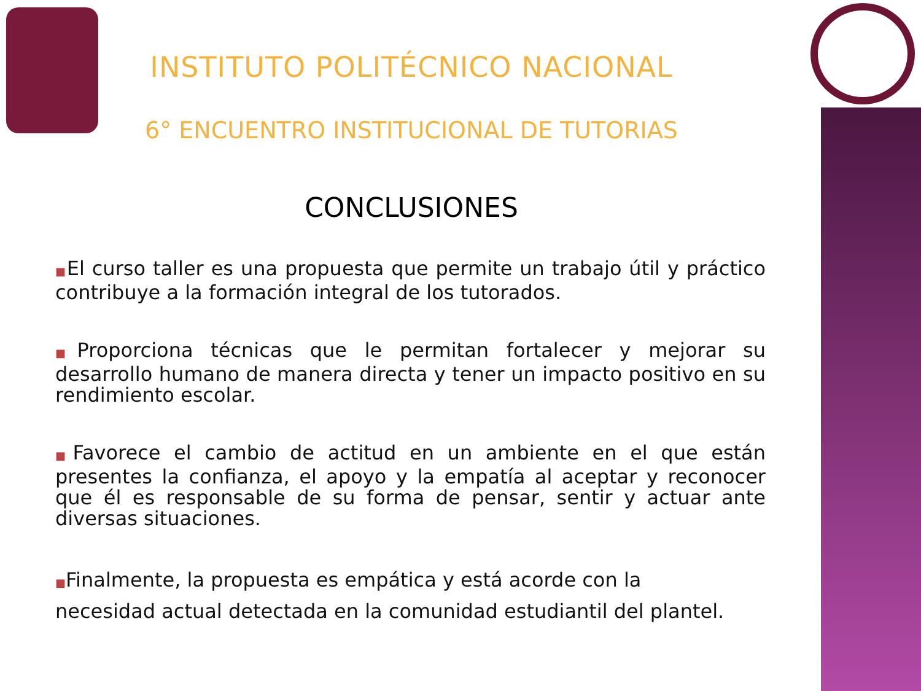INSTITUTO POLITÉCNICO NACIONAL
6° ENCUENTRO INSTITUCIONAL DE TUTORIAS
CONCLUSIONES
■El curso taller es una propuesta que permite un trabajo útil y práctico contribuye a la formación integral de los tutorados.
■Proporciona técnicas que le permitan fortalecer y mejorar su desarrollo humano de manera directa y tener un impacto positivo en su rendimiento escolar.
■Favorece el cambio de actitud en un ambiente en el que están presentes la confianza, el apoyo y la empatía al aceptar y reconocer que él es responsable de su forma de pensar, sentir y actuar ante diversas situaciones.
■Finalmente, la propuesta es empática y está acorde con la
necesidad actual detectada en la comunidad estudiantil del plantel.